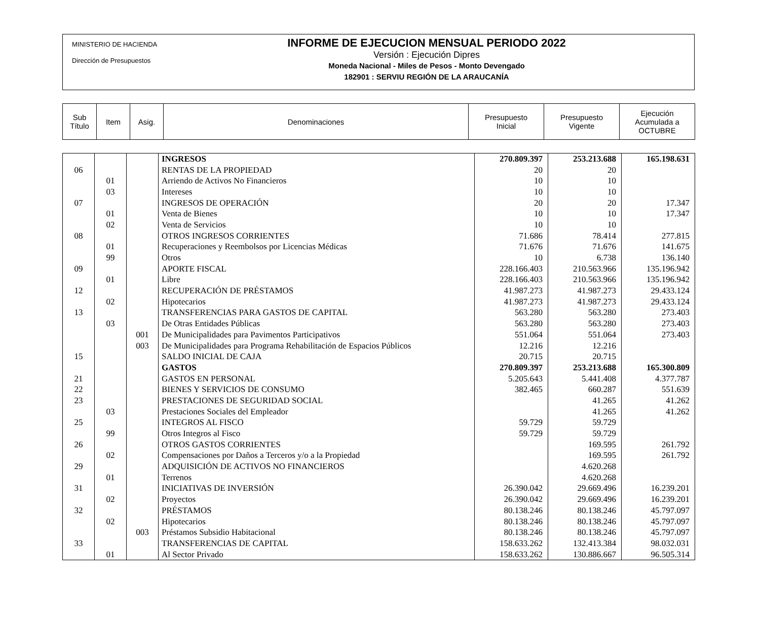MINISTERIO DE HACIENDA
Dirección de Presupuestos
INFORME DE EJECUCION MENSUAL PERIODO 2022
Versión : Ejecución Dipres
Moneda Nacional - Miles de Pesos - Monto Devengado
182901 : SERVIU REGIÓN DE LA ARAUCANÍA
| Sub Título | Item | Asig. | Denominaciones | Presupuesto Inicial | Presupuesto Vigente | Ejecución Acumulada a OCTUBRE |
| | | | INGRESOS | 270.809.397 | 253.213.688 | 165.198.631 |
| 06 | | | RENTAS DE LA PROPIEDAD | 20 | 20 | |
| | 01 | | Arriendo de Activos No Financieros | 10 | 10 | |
| | 03 | | Intereses | 10 | 10 | |
| 07 | | | INGRESOS DE OPERACIÓN | 20 | 20 | 17.347 |
| | 01 | | Venta de Bienes | 10 | 10 | 17.347 |
| | 02 | | Venta de Servicios | 10 | 10 | |
| 08 | | | OTROS INGRESOS CORRIENTES | 71.686 | 78.414 | 277.815 |
| | 01 | | Recuperaciones y Reembolsos por Licencias Médicas | 71.676 | 71.676 | 141.675 |
| | 99 | | Otros | 10 | 6.738 | 136.140 |
| 09 | | | APORTE FISCAL | 228.166.403 | 210.563.966 | 135.196.942 |
| | 01 | | Libre | 228.166.403 | 210.563.966 | 135.196.942 |
| 12 | | | RECUPERACIÓN DE PRÉSTAMOS | 41.987.273 | 41.987.273 | 29.433.124 |
| | 02 | | Hipotecarios | 41.987.273 | 41.987.273 | 29.433.124 |
| 13 | | | TRANSFERENCIAS PARA GASTOS DE CAPITAL | 563.280 | 563.280 | 273.403 |
| | 03 | | De Otras Entidades Públicas | 563.280 | 563.280 | 273.403 |
| | | 001 | De Municipalidades para Pavimentos Participativos | 551.064 | 551.064 | 273.403 |
| | | 003 | De Municipalidades para Programa Rehabilitación de Espacios Públicos | 12.216 | 12.216 | |
| 15 | | | SALDO INICIAL DE CAJA | 20.715 | 20.715 | |
| | | | GASTOS | 270.809.397 | 253.213.688 | 165.300.809 |
| 21 | | | GASTOS EN PERSONAL | 5.205.643 | 5.441.408 | 4.377.787 |
| 22 | | | BIENES Y SERVICIOS DE CONSUMO | 382.465 | 660.287 | 551.639 |
| 23 | | | PRESTACIONES DE SEGURIDAD SOCIAL | | 41.265 | 41.262 |
| | 03 | | Prestaciones Sociales del Empleador | | 41.265 | 41.262 |
| 25 | | | INTEGROS AL FISCO | 59.729 | 59.729 | |
| | 99 | | Otros Integros al Fisco | 59.729 | 59.729 | |
| 26 | | | OTROS GASTOS CORRIENTES | | 169.595 | 261.792 |
| | 02 | | Compensaciones por Daños a Terceros y/o a la Propiedad | | 169.595 | 261.792 |
| 29 | | | ADQUISICIÓN DE ACTIVOS NO FINANCIEROS | | 4.620.268 | |
| | 01 | | Terrenos | | 4.620.268 | |
| 31 | | | INICIATIVAS DE INVERSIÓN | 26.390.042 | 29.669.496 | 16.239.201 |
| | 02 | | Proyectos | 26.390.042 | 29.669.496 | 16.239.201 |
| 32 | | | PRÉSTAMOS | 80.138.246 | 80.138.246 | 45.797.097 |
| | 02 | | Hipotecarios | 80.138.246 | 80.138.246 | 45.797.097 |
| | | 003 | Préstamos Subsidio Habitacional | 80.138.246 | 80.138.246 | 45.797.097 |
| 33 | | | TRANSFERENCIAS DE CAPITAL | 158.633.262 | 132.413.384 | 98.032.031 |
| | 01 | | Al Sector Privado | 158.633.262 | 130.886.667 | 96.505.314 |